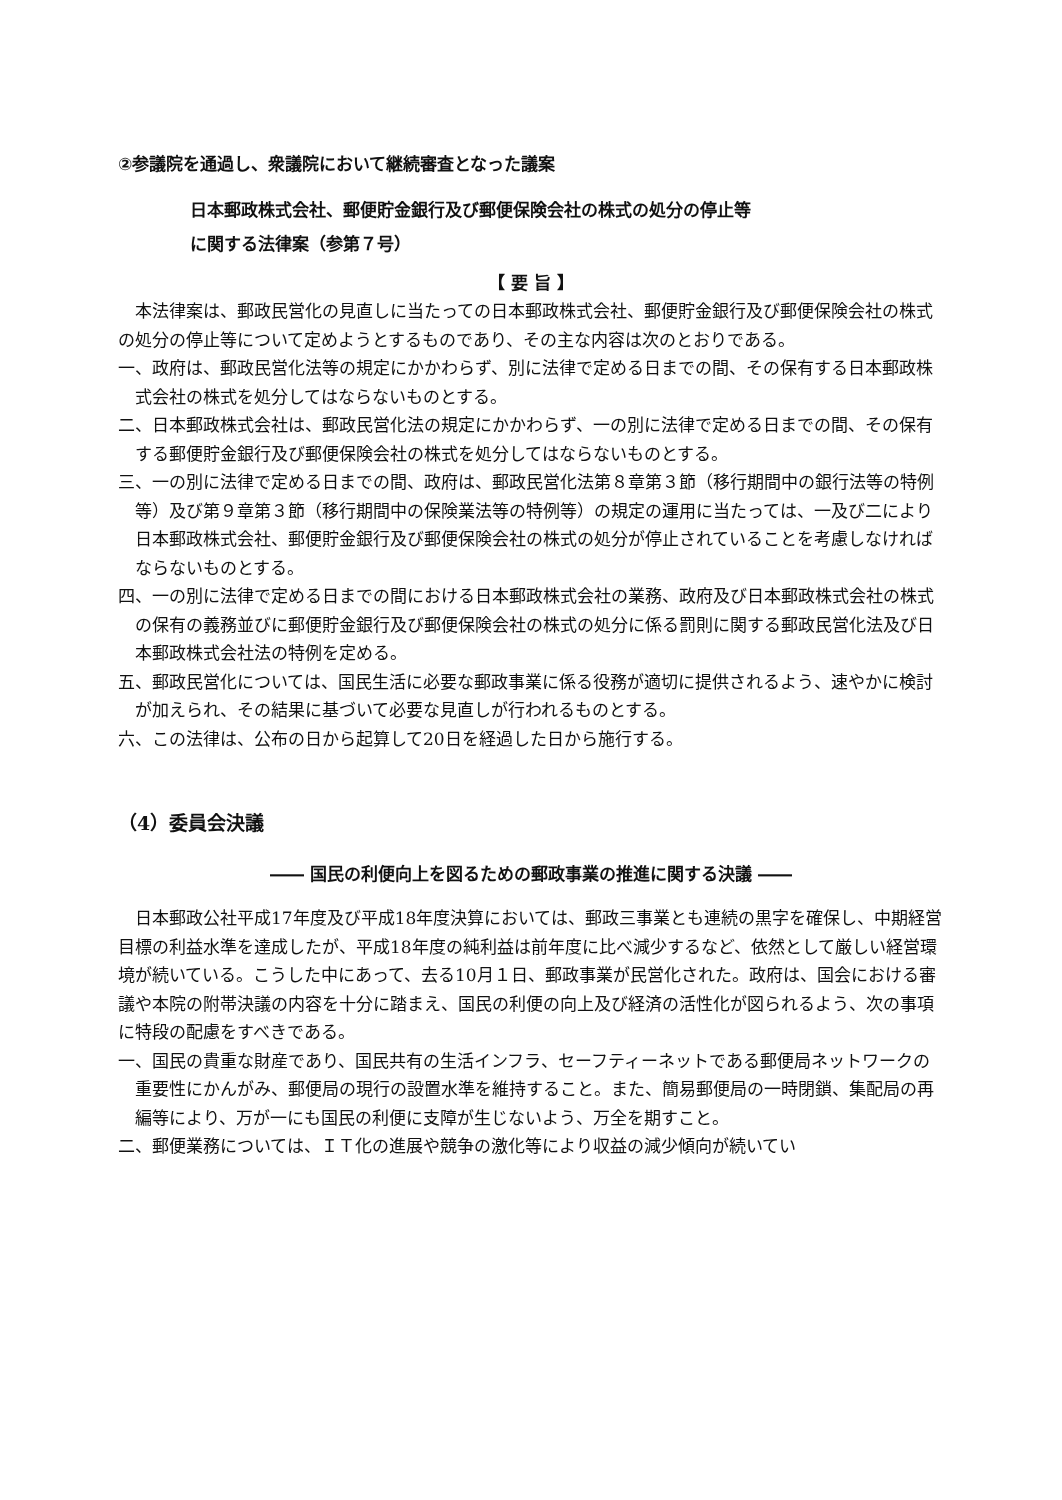②参議院を通過し、衆議院において継続審査となった議案
日本郵政株式会社、郵便貯金銀行及び郵便保険会社の株式の処分の停止等
に関する法律案（参第７号）
【 要 旨 】
本法律案は、郵政民営化の見直しに当たっての日本郵政株式会社、郵便貯金銀行及び郵便保険会社の株式の処分の停止等について定めようとするものであり、その主な内容は次のとおりである。
一、政府は、郵政民営化法等の規定にかかわらず、別に法律で定める日までの間、その保有する日本郵政株式会社の株式を処分してはならないものとする。
二、日本郵政株式会社は、郵政民営化法の規定にかかわらず、一の別に法律で定める日までの間、その保有する郵便貯金銀行及び郵便保険会社の株式を処分してはならないものとする。
三、一の別に法律で定める日までの間、政府は、郵政民営化法第８章第３節（移行期間中の銀行法等の特例等）及び第９章第３節（移行期間中の保険業法等の特例等）の規定の運用に当たっては、一及び二により日本郵政株式会社、郵便貯金銀行及び郵便保険会社の株式の処分が停止されていることを考慮しなければならないものとする。
四、一の別に法律で定める日までの間における日本郵政株式会社の業務、政府及び日本郵政株式会社の株式の保有の義務並びに郵便貯金銀行及び郵便保険会社の株式の処分に係る罰則に関する郵政民営化法及び日本郵政株式会社法の特例を定める。
五、郵政民営化については、国民生活に必要な郵政事業に係る役務が適切に提供されるよう、速やかに検討が加えられ、その結果に基づいて必要な見直しが行われるものとする。
六、この法律は、公布の日から起算して20日を経過した日から施行する。
（4）委員会決議
―― 国民の利便向上を図るための郵政事業の推進に関する決議 ――
日本郵政公社平成17年度及び平成18年度決算においては、郵政三事業とも連続の黒字を確保し、中期経営目標の利益水準を達成したが、平成18年度の純利益は前年度に比べ減少するなど、依然として厳しい経営環境が続いている。こうした中にあって、去る10月１日、郵政事業が民営化された。政府は、国会における審議や本院の附帯決議の内容を十分に踏まえ、国民の利便の向上及び経済の活性化が図られるよう、次の事項に特段の配慮をすべきである。
一、国民の貴重な財産であり、国民共有の生活インフラ、セーフティーネットである郵便局ネットワークの重要性にかんがみ、郵便局の現行の設置水準を維持すること。また、簡易郵便局の一時閉鎖、集配局の再編等により、万が一にも国民の利便に支障が生じないよう、万全を期すこと。
二、郵便業務については、ＩＴ化の進展や競争の激化等により収益の減少傾向が続いてい